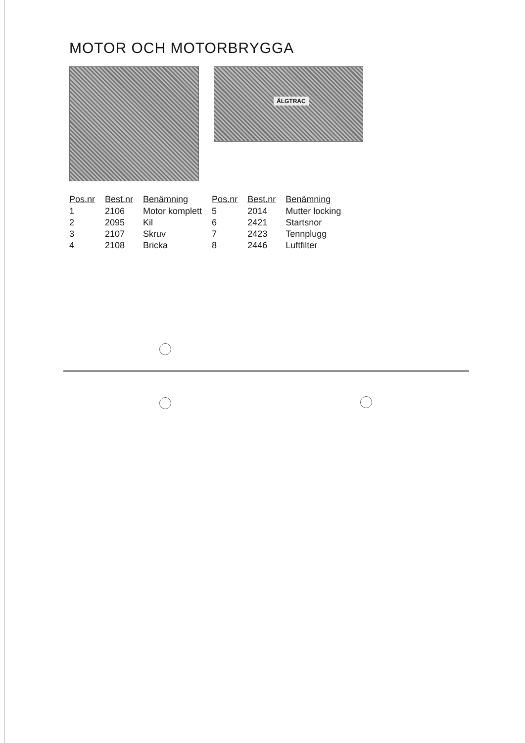MOTOR OCH MOTORBRYGGA
ÄLGTRAC
| Pos.nr | Best.nr | Benämning | Pos.nr | Best.nr | Benämning |
| --- | --- | --- | --- | --- | --- |
| 1 | 2106 | Motor komplett | 5 | 2014 | Mutter locking |
| 2 | 2095 | Kil | 6 | 2421 | Startsnor |
| 3 | 2107 | Skruv | 7 | 2423 | Tennplugg |
| 4 | 2108 | Bricka | 8 | 2446 | Luftfilter |